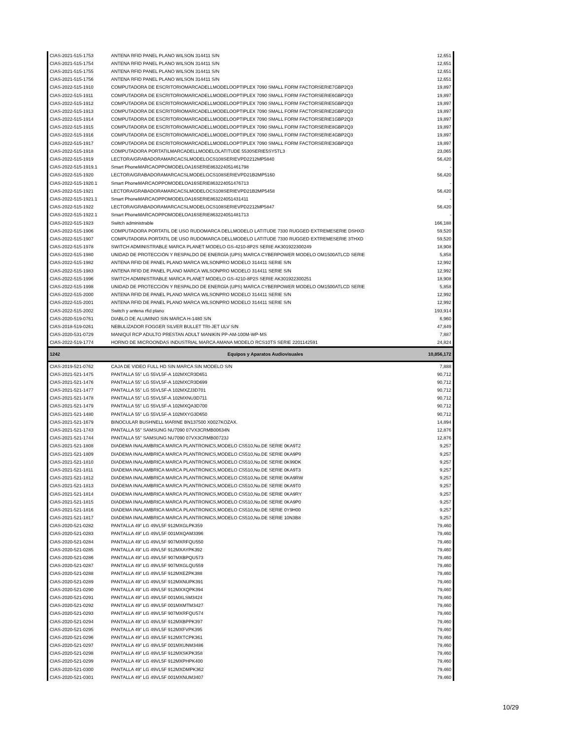| CIAS-2021-515-1753 | ANTENA RFID PANEL PLANO WILSON 314411 S/N | 12,651 |
| CIAS-2021-515-1754 | ANTENA RFID PANEL PLANO WILSON 314411 S/N | 12,651 |
| CIAS-2021-515-1755 | ANTENA RFID PANEL PLANO WILSON 314411 S/N | 12,651 |
| CIAS-2021-515-1756 | ANTENA RFID PANEL PLANO WILSON 314411 S/N | 12,651 |
| CIAS-2022-515-1910 | COMPUTADORA DE ESCRITORIOMARCADELLMODELOOPTIPLEX 7090 SMALL FORM FACTORSERIE7GBP2Q3 | 19,897 |
| CIAS-2022-515-1911 | COMPUTADORA DE ESCRITORIOMARCADELLMODELOOPTIPLEX 7090 SMALL FORM FACTORSERIE6GBP2Q3 | 19,897 |
| CIAS-2022-515-1912 | COMPUTADORA DE ESCRITORIOMARCADELLMODELOOPTIPLEX 7090 SMALL FORM FACTORSERIE5GBP2Q3 | 19,897 |
| CIAS-2022-515-1913 | COMPUTADORA DE ESCRITORIOMARCADELLMODELOOPTIPLEX 7090 SMALL FORM FACTORSERIE2GBP2Q3 | 19,897 |
| CIAS-2022-515-1914 | COMPUTADORA DE ESCRITORIOMARCADELLMODELOOPTIPLEX 7090 SMALL FORM FACTORSERIE1GBP2Q3 | 19,897 |
| CIAS-2022-515-1915 | COMPUTADORA DE ESCRITORIOMARCADELLMODELOOPTIPLEX 7090 SMALL FORM FACTORSERIE8GBP2Q3 | 19,897 |
| CIAS-2022-515-1916 | COMPUTADORA DE ESCRITORIOMARCADELLMODELOOPTIPLEX 7090 SMALL FORM FACTORSERIE4GBP2Q3 | 19,897 |
| CIAS-2022-515-1917 | COMPUTADORA DE ESCRITORIOMARCADELLMODELOOPTIPLEX 7090 SMALL FORM FACTORSERIE3GBP2Q3 | 19,897 |
| CIAS-2022-515-1918 | COMPUTADORA PORTATILMARCADELLMODELOLATITUDE 5530SERIE5SY5TL3 | 23,065 |
| CIAS-2022-515-1919 | LECTORA/GRABADORAMARCACSLMODELOCS108SERIEVPD2212MP5840 | 56,420 |
| CIAS-2022-515-1919.1 | Smart PhoneMARCAOPPOMODELOA16SERIE863224051461798 | - |
| CIAS-2022-515-1920 | LECTORA/GRABADORAMARCACSLMODELOCS108SERIEVPD21B2MP5160 | 56,420 |
| CIAS-2022-515-1920.1 | Smart PhoneMARCAOPPOMODELOA16SERIE863224051476713 | - |
| CIAS-2022-515-1921 | LECTORA/GRABADORAMARCACSLMODELOCS108SERIEVPD21B2MP5458 | 56,420 |
| CIAS-2022-515-1921.1 | Smart PhoneMARCAOPPOMODELOA16SERIE863224051431411 | - |
| CIAS-2022-515-1922 | LECTORA/GRABADORAMARCACSLMODELOCS108SERIEVPD2212MP5847 | 56,420 |
| CIAS-2022-515-1922.1 | Smart PhoneMARCAOPPOMODELOA16SERIE863224051481713 | - |
| CIAS-2022-515-1923 | Switch administrable | 166,188 |
| CIAS-2022-515-1906 | COMPUTADORA PORTATIL DE USO RUDOMARCA DELLMODELO LATITUDE 7330 RUGGED EXTREMESERIE DSHXD | 59,520 |
| CIAS-2022-515-1907 | COMPUTADORA PORTATIL DE USO RUDOMARCA DELLMODELO LATITUDE 7330 RUGGED EXTREMESERIE 3THXD | 59,520 |
| CIAS-2022-515-1978 | SWITCH ADMINISTRABLE MARCA PLANET MODELO GS-4210-8P2S SERIE AK301922300249 | 18,908 |
| CIAS-2022-515-1980 | UNIDAD DE PROTECCIÓN Y RESPALDO DE ENERGÍA (UPS) MARCA CYBERPOWER MODELO OM1500ATLCD SERIE | 5,858 |
| CIAS-2022-515-1982 | ANTENA RFID DE PANEL PLANO MARCA WILSONPRO MODELO 314411 SERIE S/N | 12,992 |
| CIAS-2022-515-1983 | ANTENA RFID DE PANEL PLANO MARCA WILSONPRO MODELO 314411 SERIE S/N | 12,992 |
| CIAS-2022-515-1996 | SWITCH ADMINISTRABLE MARCA PLANET MODELO GS-4210-8P2S SERIE AK301922300251 | 18,908 |
| CIAS-2022-515-1998 | UNIDAD DE PROTECCIÓN Y RESPALDO DE ENERGÍA (UPS) MARCA CYBERPOWER MODELO OM1500ATLCD SERIE | 5,858 |
| CIAS-2022-515-2000 | ANTENA RFID DE PANEL PLANO MARCA WILSONPRO MODELO 314411 SERIE S/N | 12,992 |
| CIAS-2022-515-2001 | ANTENA RFID DE PANEL PLANO MARCA WILSONPRO MODELO 314411 SERIE S/N | 12,992 |
| CIAS-2022-515-2002 | Switch y antena rfid plano | 193,914 |
| CIAS-2020-519-0761 | DIABLO DE ALUMINIO SIN MARCA H-1480 S/N | 6,960 |
| CIAS-2018-519-0261 | NEBULIZADOR FOGGER SILVER BULLET TRI-JET ULV S/N | 47,849 |
| CIAS-2020-531-0729 | MANIQUÍ RCP ADULTO PRESTAN ADULT MANIKIN PP-AM-100M-WP-MS | 7,887 |
| CIAS-2022-519-1774 | HORNO DE MICROONDAS INDUSTRIAL MARCA AMANA MODELO RCS10TS SERIE 2201142591 | 24,824 |
| 1242 | Equipos y Aparatos Audiovisuales | 10,856,172 |
| CIAS-2019-521-0762 | CAJA DE VIDEO FULL HD SIN MARCA SIN MODELO S/N | 7,888 |
| CIAS-2021-521-1475 | PANTALLA 55" LG 55VL5F-A 102MXCR3D651 | 90,712 |
| CIAS-2021-521-1476 | PANTALLA 55" LG 55VL5F-A 102MXCR3D699 | 90,712 |
| CIAS-2021-521-1477 | PANTALLA 55" LG 55VL5F-A 102MXZJ3D701 | 90,712 |
| CIAS-2021-521-1478 | PANTALLA 55" LG 55VL5F-A 102MXNU3D711 | 90,712 |
| CIAS-2021-521-1479 | PANTALLA 55" LG 55VL5F-A 102MXQA3D700 | 90,712 |
| CIAS-2021-521-1480 | PANTALLA 55" LG 55VL5F-A 102MXYG3D650 | 90,712 |
| CIAS-2021-521-1679 | BINOCULAR BUSHNELL MARINE BN137500 X0027KOZAX. | 14,894 |
| CIAS-2021-521-1743 | PANTALLA 55" SAMSUNG NU7090 07VX3CRMB00634N | 12,876 |
| CIAS-2021-521-1744 | PANTALLA 55" SAMSUNG NU7090 07VX3CRMB00723J | 12,876 |
| CIAS-2021-521-1808 | DIADEMA INALAMBRICA MARCA PLANTRONICS,MODELO CS510,No.DE SERIE 0KA9T2 | 9,257 |
| CIAS-2021-521-1809 | DIADEMA INALAMBRICA MARCA PLANTRONICS,MODELO CS510,No.DE SERIE 0KA9P9 | 9,257 |
| CIAS-2021-521-1810 | DIADEMA INALAMBRICA MARCA PLANTRONICS,MODELO CS510,No.DE SERIE 0K99DK | 9,257 |
| CIAS-2021-521-1811 | DIADEMA INALAMBRICA MARCA PLANTRONICS,MODELO CS510,No.DE SERIE 0KA9T3 | 9,257 |
| CIAS-2021-521-1812 | DIADEMA INALAMBRICA MARCA PLANTRONICS,MODELO CS510,No.DE SERIE 0KA9RW | 9,257 |
| CIAS-2021-521-1813 | DIADEMA INALAMBRICA MARCA PLANTRONICS,MODELO CS510,No.DE SERIE 0KA9T0 | 9,257 |
| CIAS-2021-521-1814 | DIADEMA INALAMBRICA MARCA PLANTRONICS,MODELO CS510,No.DE SERIE 0KA9RY | 9,257 |
| CIAS-2021-521-1815 | DIADEMA INALAMBRICA MARCA PLANTRONICS,MODELO CS510,No.DE SERIE 0KA9P0 | 9,257 |
| CIAS-2021-521-1816 | DIADEMA INALAMBRICA MARCA PLANTRONICS,MODELO CS510,No.DE SERIE 0Y9H00 | 9,257 |
| CIAS-2021-521-1817 | DIADEMA INALAMBRICA MARCA PLANTRONICS,MODELO CS510,No.DE SERIE 10N3B8 | 9,257 |
| CIAS-2020-521-0282 | PANTALLA 49” LG 49VL5F 912MXGLPK359 | 79,460 |
| CIAS-2020-521-0283 | PANTALLA 49” LG 49VL5F 001MXQAM3396 | 79,460 |
| CIAS-2020-521-0284 | PANTALLA 49” LG 49VL5F 907MXRFQU550 | 79,460 |
| CIAS-2020-521-0285 | PANTALLA 49” LG 49VL5F 912MXAYPK392 | 79,460 |
| CIAS-2020-521-0286 | PANTALLA 49” LG 49VL5F 907MXBPQU573 | 79,460 |
| CIAS-2020-521-0287 | PANTALLA 49” LG 49VL5F 907MXGLQU559 | 79,460 |
| CIAS-2020-521-0288 | PANTALLA 49” LG 49VL5F 912MXEZPK388 | 79,460 |
| CIAS-2020-521-0289 | PANTALLA 49” LG 49VL5F 912MXNUPK391 | 79,460 |
| CIAS-2020-521-0290 | PANTALLA 49” LG 49VL5F 912MXXQPK394 | 79,460 |
| CIAS-2020-521-0291 | PANTALLA 49” LG 49VL5F 001MXLSM3424 | 79,460 |
| CIAS-2020-521-0292 | PANTALLA 49” LG 49VL5F 001MXMTM3427 | 79,460 |
| CIAS-2020-521-0293 | PANTALLA 49” LG 49VL5F 907MXRFQU574 | 79,460 |
| CIAS-2020-521-0294 | PANTALLA 49” LG 49VL5F 912MXBPPK397 | 79,460 |
| CIAS-2020-521-0295 | PANTALLA 49” LG 49VL5F 912MXFVPK395 | 79,460 |
| CIAS-2020-521-0296 | PANTALLA 49” LG 49VL5F 912MXTCPK361 | 79,460 |
| CIAS-2020-521-0297 | PANTALLA 49” LG 49VL5F 001MXUNM3486 | 79,460 |
| CIAS-2020-521-0298 | PANTALLA 49” LG 49VL5F 912MXSKPK358 | 79,460 |
| CIAS-2020-521-0299 | PANTALLA 49” LG 49VL5F 912MXPHPK400 | 79,460 |
| CIAS-2020-521-0300 | PANTALLA 49” LG 49VL5F 912MXDMPK362 | 79,460 |
| CIAS-2020-521-0301 | PANTALLA 49” LG 49VL5F 001MXNUM3407 | 79,460 |
10/29